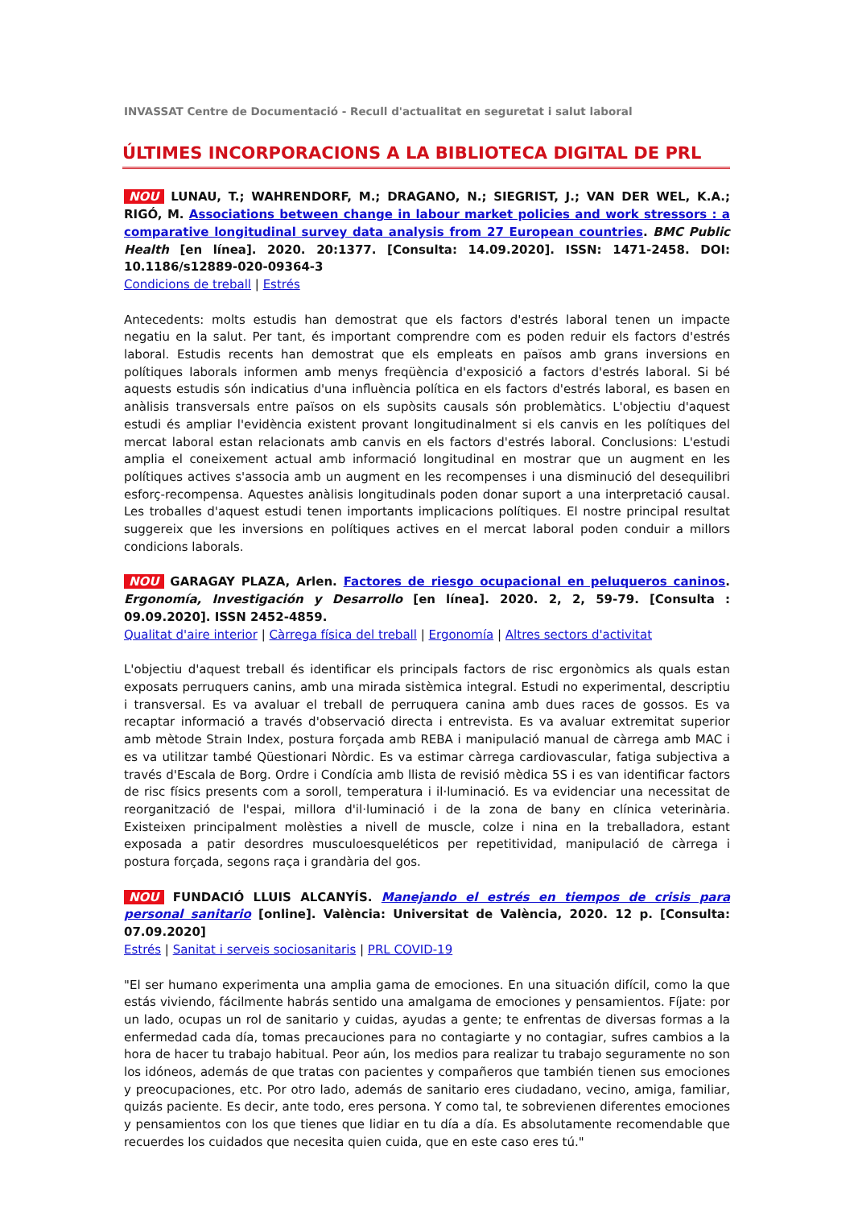INVASSAT Centre de Documentació - Recull d'actualitat en seguretat i salut laboral
ÚLTIMES INCORPORACIONS A LA BIBLIOTECA DIGITAL DE PRL
NOU LUNAU, T.; WAHRENDORF, M.; DRAGANO, N.; SIEGRIST, J.; VAN DER WEL, K.A.; RIGÓ, M. Associations between change in labour market policies and work stressors : a comparative longitudinal survey data analysis from 27 European countries. BMC Public Health [en línea]. 2020. 20:1377. [Consulta: 14.09.2020]. ISSN: 1471-2458. DOI: 10.1186/s12889-020-09364-3
Condicions de treball | Estrés
Antecedents: molts estudis han demostrat que els factors d'estrés laboral tenen un impacte negatiu en la salut. Per tant, és important comprendre com es poden reduir els factors d'estrés laboral. Estudis recents han demostrat que els empleats en països amb grans inversions en polítiques laborals informen amb menys freqüència d'exposició a factors d'estrés laboral. Si bé aquests estudis són indicatius d'una influència política en els factors d'estrés laboral, es basen en anàlisis transversals entre països on els supòsits causals són problemàtics. L'objectiu d'aquest estudi és ampliar l'evidència existent provant longitudinalment si els canvis en les polítiques del mercat laboral estan relacionats amb canvis en els factors d'estrés laboral. Conclusions: L'estudi amplia el coneixement actual amb informació longitudinal en mostrar que un augment en les polítiques actives s'associa amb un augment en les recompenses i una disminució del desequilibri esforç-recompensa. Aquestes anàlisis longitudinals poden donar suport a una interpretació causal. Les troballes d'aquest estudi tenen importants implicacions polítiques. El nostre principal resultat suggereix que les inversions en polítiques actives en el mercat laboral poden conduir a millors condicions laborals.
NOU GARAGAY PLAZA, Arlen. Factores de riesgo ocupacional en peluqueros caninos. Ergonomía, Investigación y Desarrollo [en línea]. 2020. 2, 2, 59-79. [Consulta : 09.09.2020]. ISSN 2452-4859.
Qualitat d'aire interior | Càrrega física del treball | Ergonomía | Altres sectors d'activitat
L'objectiu d'aquest treball és identificar els principals factors de risc ergonòmics als quals estan exposats perruquers canins, amb una mirada sistèmica integral. Estudi no experimental, descriptiu i transversal. Es va avaluar el treball de perruquera canina amb dues races de gossos. Es va recaptar informació a través d'observació directa i entrevista. Es va avaluar extremitat superior amb mètode Strain Index, postura forçada amb REBA i manipulació manual de càrrega amb MAC i es va utilitzar també Qüestionari Nòrdic. Es va estimar càrrega cardiovascular, fatiga subjectiva a través d'Escala de Borg. Ordre i Condícia amb llista de revisió mèdica 5S i es van identificar factors de risc físics presents com a soroll, temperatura i il·luminació. Es va evidenciar una necessitat de reorganització de l'espai, millora d'il·luminació i de la zona de bany en clínica veterinària. Existeixen principalment molèsties a nivell de muscle, colze i nina en la treballadora, estant exposada a patir desordres musculoesqueléticos per repetitividad, manipulació de càrrega i postura forçada, segons raça i grandària del gos.
NOU FUNDACIÓ LLUIS ALCANYÍS. Manejando el estrés en tiempos de crisis para personal sanitario [online]. València: Universitat de València, 2020. 12 p. [Consulta: 07.09.2020]
Estrés | Sanitat i serveis sociosanitaris | PRL COVID-19
"El ser humano experimenta una amplia gama de emociones. En una situación difícil, como la que estás viviendo, fácilmente habrás sentido una amalgama de emociones y pensamientos. Fíjate: por un lado, ocupas un rol de sanitario y cuidas, ayudas a gente; te enfrentas de diversas formas a la enfermedad cada día, tomas precauciones para no contagiarte y no contagiar, sufres cambios a la hora de hacer tu trabajo habitual. Peor aún, los medios para realizar tu trabajo seguramente no son los idóneos, además de que tratas con pacientes y compañeros que también tienen sus emociones y preocupaciones, etc. Por otro lado, además de sanitario eres ciudadano, vecino, amiga, familiar, quizás paciente. Es decir, ante todo, eres persona. Y como tal, te sobrevienen diferentes emociones y pensamientos con los que tienes que lidiar en tu día a día. Es absolutamente recomendable que recuerdes los cuidados que necesita quien cuida, que en este caso eres tú."